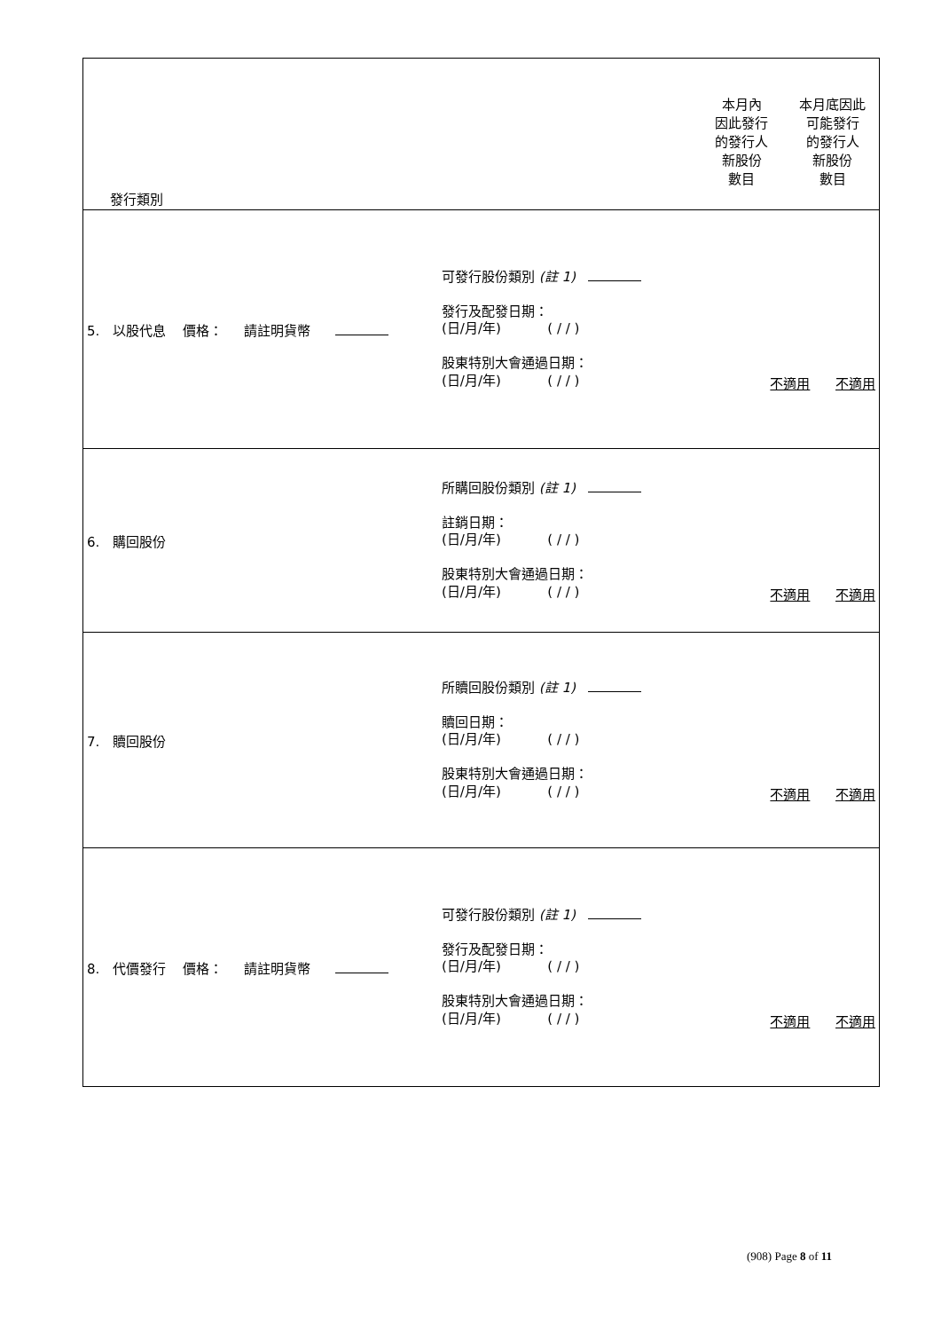| 發行類別 本月內 因此發行 的發行人 新股份 數目 本月底因此 可能發行 的發行人 新股份 數目 |
| 5. 以股代息 價格： 請註明貨幣 可發行股份類別 (註 1) 發行及配發日期： (日/月/年) ( / / ) 股東特別大會通過日期： (日/月/年) ( / / ) 不適用 不適用 |
| 6. 購回股份 所購回股份類別 (註 1) 註銷日期： (日/月/年) ( / / ) 股東特別大會通過日期： (日/月/年) ( / / ) 不適用 不適用 |
| 7. 贖回股份 所贖回股份類別 (註 1) 贖回日期： (日/月/年) ( / / ) 股東特別大會通過日期： (日/月/年) ( / / ) 不適用 不適用 |
| 8. 代價發行 價格： 請註明貨幣 可發行股份類別 (註 1) 發行及配發日期： (日/月/年) ( / / ) 股東特別大會通過日期： (日/月/年) ( / / ) 不適用 不適用 |
(908) Page 8 of 11